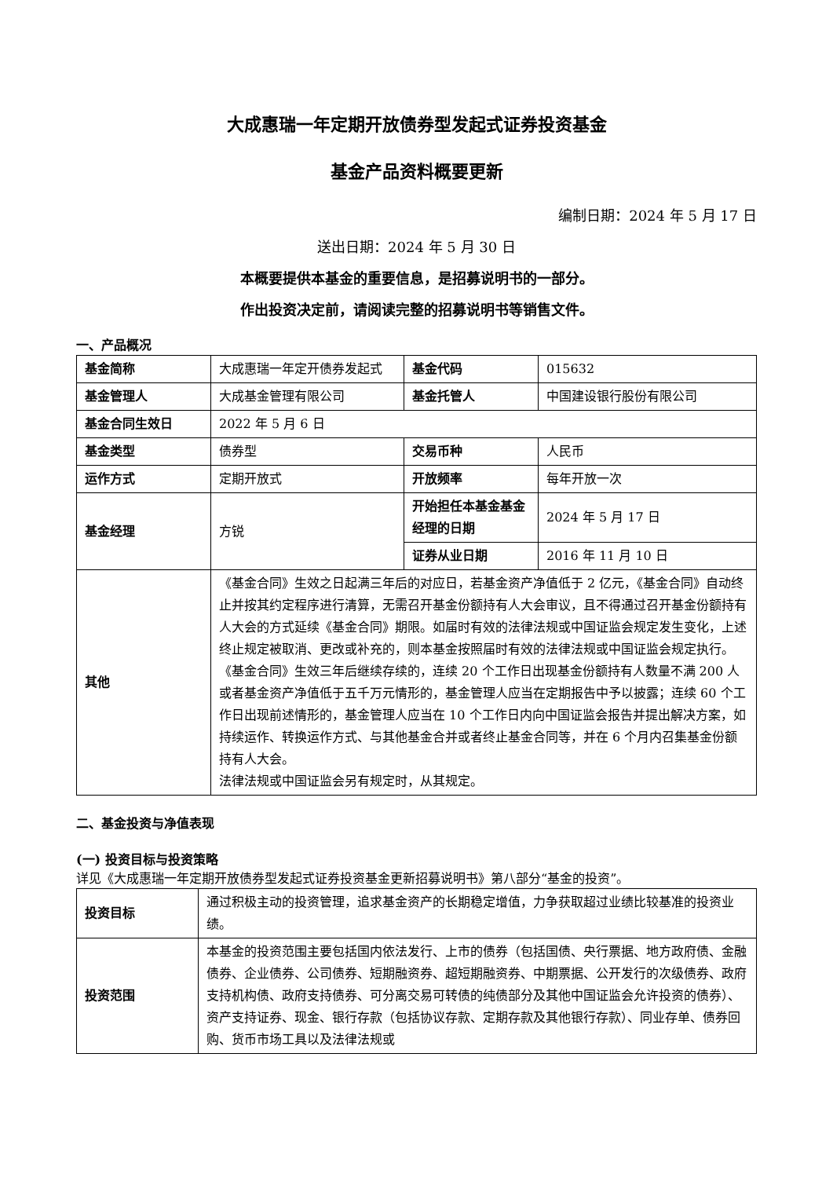大成惠瑞一年定期开放债券型发起式证券投资基金
基金产品资料概要更新
编制日期：2024 年 5 月 17 日
送出日期：2024 年 5 月 30 日
本概要提供本基金的重要信息，是招募说明书的一部分。
作出投资决定前，请阅读完整的招募说明书等销售文件。
一、产品概况
| 基金简称 | 大成惠瑞一年定开债券发起式 | 基金代码 | 015632 |
| 基金管理人 | 大成基金管理有限公司 | 基金托管人 | 中国建设银行股份有限公司 |
| 基金合同生效日 | 2022 年 5 月 6 日 | | |
| 基金类型 | 债券型 | 交易币种 | 人民币 |
| 运作方式 | 定期开放式 | 开放频率 | 每年开放一次 |
| 基金经理 | 方锐 | 开始担任本基金基金经理的日期 | 2024 年 5 月 17 日 |
| | | 证券从业日期 | 2016 年 11 月 10 日 |
| 其他 | 《基金合同》生效之日起满三年后的对应日，若基金资产净值低于 2 亿元，《基金合同》自动终止并按其约定程序进行清算，无需召开基金份额持有人大会审议，且不得通过召开基金份额持有人大会的方式延续《基金合同》期限。如届时有效的法律法规或中国证监会规定发生变化，上述终止规定被取消、更改或补充的，则本基金按照届时有效的法律法规或中国证监会规定执行。 《基金合同》生效三年后继续存续的，连续 20 个工作日出现基金份额持有人数量不满 200 人或者基金资产净值低于五千万元情形的，基金管理人应当在定期报告中予以披露；连续 60 个工作日出现前述情形的，基金管理人应当在 10 个工作日内向中国证监会报告并提出解决方案，如持续运作、转换运作方式、与其他基金合并或者终止基金合同等，并在 6 个月内召集基金份额持有人大会。 法律法规或中国证监会另有规定时，从其规定。 | | |
二、基金投资与净值表现
(一) 投资目标与投资策略
详见《大成惠瑞一年定期开放债券型发起式证券投资基金更新招募说明书》第八部分“基金的投资”。
| 投资目标 | 通过积极主动的投资管理，追求基金资产的长期稳定增值，力争获取超过业绩比较基准的投资业绩。 |
| 投资范围 | 本基金的投资范围主要包括国内依法发行、上市的债券（包括国债、央行票据、地方政府债、金融债券、企业债券、公司债券、短期融资券、超短期融资券、中期票据、公开发行的次级债券、政府支持机构债、政府支持债券、可分离交易可转债的纯债部分及其他中国证监会允许投资的债券）、资产支持证券、现金、银行存款（包括协议存款、定期存款及其他银行存款）、同业存单、债券回购、货币市场工具以及法律法规或 |